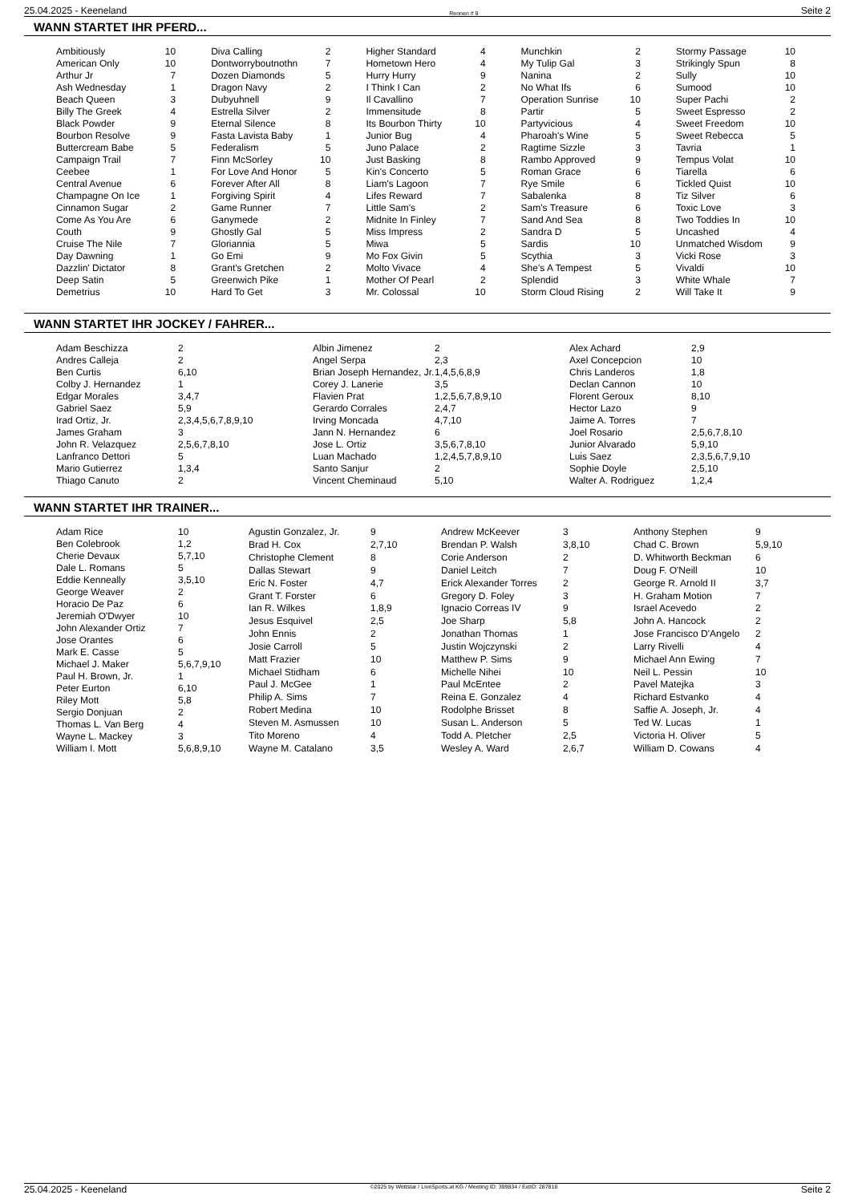25.04.2025 - Keeneland Rennen # 9 Seite 2
WANN STARTET IHR PFERD...
| Ambitiously | 10 |
| American Only | 10 |
| Arthur Jr | 7 |
| Ash Wednesday | 1 |
| Beach Queen | 3 |
| Billy The Greek | 4 |
| Black Powder | 9 |
| Bourbon Resolve | 9 |
| Buttercream Babe | 5 |
| Campaign Trail | 7 |
| Ceebee | 1 |
| Central Avenue | 6 |
| Champagne On Ice | 1 |
| Cinnamon Sugar | 2 |
| Come As You Are | 6 |
| Couth | 9 |
| Cruise The Nile | 7 |
| Day Dawning | 1 |
| Dazzlin' Dictator | 8 |
| Deep Satin | 5 |
| Demetrius | 10 |
| Diva Calling | 2 |
| Dontworryboutnothn | 7 |
| Dozen Diamonds | 5 |
| Dragon Navy | 2 |
| Dubyuhnell | 9 |
| Estrella Silver | 2 |
| Eternal Silence | 8 |
| Fasta Lavista Baby | 1 |
| Federalism | 5 |
| Finn McSorley | 10 |
| For Love And Honor | 5 |
| Forever After All | 8 |
| Forgiving Spirit | 4 |
| Game Runner | 7 |
| Ganymede | 2 |
| Ghostly Gal | 5 |
| Gloriannia | 5 |
| Go Emi | 9 |
| Grant's Gretchen | 2 |
| Greenwich Pike | 1 |
| Hard To Get | 3 |
| Higher Standard | 4 |
| Hometown Hero | 4 |
| Hurry Hurry | 9 |
| I Think I Can | 2 |
| Il Cavallino | 7 |
| Immensitude | 8 |
| Its Bourbon Thirty | 10 |
| Junior Bug | 4 |
| Juno Palace | 2 |
| Just Basking | 8 |
| Kin's Concerto | 5 |
| Liam's Lagoon | 7 |
| Lifes Reward | 7 |
| Little Sam's | 2 |
| Midnite In Finley | 7 |
| Miss Impress | 2 |
| Miwa | 5 |
| Mo Fox Givin | 5 |
| Molto Vivace | 4 |
| Mother Of Pearl | 2 |
| Mr. Colossal | 10 |
| Munchkin | 2 |
| My Tulip Gal | 3 |
| Nanina | 2 |
| No What Ifs | 6 |
| Operation Sunrise | 10 |
| Partir | 5 |
| Partyvicious | 4 |
| Pharoah's Wine | 5 |
| Ragtime Sizzle | 3 |
| Rambo Approved | 9 |
| Roman Grace | 6 |
| Rye Smile | 6 |
| Sabalenka | 8 |
| Sam's Treasure | 6 |
| Sand And Sea | 8 |
| Sandra D | 5 |
| Sardis | 10 |
| Scythia | 3 |
| She's A Tempest | 5 |
| Splendid | 3 |
| Storm Cloud Rising | 2 |
| Stormy Passage | 10 |
| Strikingly Spun | 8 |
| Sully | 10 |
| Sumood | 10 |
| Super Pachi | 2 |
| Sweet Espresso | 2 |
| Sweet Freedom | 10 |
| Sweet Rebecca | 5 |
| Tavria | 1 |
| Tempus Volat | 10 |
| Tiarella | 6 |
| Tickled Quist | 10 |
| Tiz Silver | 6 |
| Toxic Love | 3 |
| Two Toddies In | 10 |
| Uncashed | 4 |
| Unmatched Wisdom | 9 |
| Vicki Rose | 3 |
| Vivaldi | 10 |
| White Whale | 7 |
| Will Take It | 9 |
WANN STARTET IHR JOCKEY / FAHRER...
| Adam Beschizza | 2 |
| Andres Calleja | 2 |
| Ben Curtis | 6,10 |
| Colby J. Hernandez | 1 |
| Edgar Morales | 3,4,7 |
| Gabriel Saez | 5,9 |
| Irad Ortiz, Jr. | 2,3,4,5,6,7,8,9,10 |
| James Graham | 3 |
| John R. Velazquez | 2,5,6,7,8,10 |
| Lanfranco Dettori | 5 |
| Mario Gutierrez | 1,3,4 |
| Thiago Canuto | 2 |
| Albin Jimenez | 2 |
| Angel Serpa | 2,3 |
| Brian Joseph Hernandez, Jr. | 1,4,5,6,8,9 |
| Corey J. Lanerie | 3,5 |
| Flavien Prat | 1,2,5,6,7,8,9,10 |
| Gerardo Corrales | 2,4,7 |
| Irving Moncada | 4,7,10 |
| Jann N. Hernandez | 6 |
| Jose L. Ortiz | 3,5,6,7,8,10 |
| Luan Machado | 1,2,4,5,7,8,9,10 |
| Santo Sanjur | 2 |
| Vincent Cheminaud | 5,10 |
| Alex Achard | 2,9 |
| Axel Concepcion | 10 |
| Chris Landeros | 1,8 |
| Declan Cannon | 10 |
| Florent Geroux | 8,10 |
| Hector Lazo | 9 |
| Jaime A. Torres | 7 |
| Joel Rosario | 2,5,6,7,8,10 |
| Junior Alvarado | 5,9,10 |
| Luis Saez | 2,3,5,6,7,9,10 |
| Sophie Doyle | 2,5,10 |
| Walter A. Rodriguez | 1,2,4 |
WANN STARTET IHR TRAINER...
| Adam Rice | 10 |
| Ben Colebrook | 1,2 |
| Cherie Devaux | 5,7,10 |
| Dale L. Romans | 5 |
| Eddie Kenneally | 3,5,10 |
| George Weaver | 2 |
| Horacio De Paz | 6 |
| Jeremiah O'Dwyer | 10 |
| John Alexander Ortiz | 7 |
| Jose Orantes | 6 |
| Mark E. Casse | 5 |
| Michael J. Maker | 5,6,7,9,10 |
| Paul H. Brown, Jr. | 1 |
| Peter Eurton | 6,10 |
| Riley Mott | 5,8 |
| Sergio Donjuan | 2 |
| Thomas L. Van Berg | 4 |
| Wayne L. Mackey | 3 |
| William I. Mott | 5,6,8,9,10 |
| Agustin Gonzalez, Jr. | 9 |
| Brad H. Cox | 2,7,10 |
| Christophe Clement | 8 |
| Dallas Stewart | 9 |
| Eric N. Foster | 4,7 |
| Grant T. Forster | 6 |
| Ian R. Wilkes | 1,8,9 |
| Jesus Esquivel | 2,5 |
| John Ennis | 2 |
| Josie Carroll | 5 |
| Matt Frazier | 10 |
| Michael Stidham | 6 |
| Paul J. McGee | 1 |
| Philip A. Sims | 7 |
| Robert Medina | 10 |
| Steven M. Asmussen | 10 |
| Tito Moreno | 4 |
| Wayne M. Catalano | 3,5 |
| Andrew McKeever | 3 |
| Brendan P. Walsh | 3,8,10 |
| Corie Anderson | 2 |
| Daniel Leitch | 7 |
| Erick Alexander Torres | 2 |
| Gregory D. Foley | 3 |
| Ignacio Correas IV | 9 |
| Joe Sharp | 5,8 |
| Jonathan Thomas | 1 |
| Justin Wojczynski | 2 |
| Matthew P. Sims | 9 |
| Michelle Nihei | 10 |
| Paul McEntee | 2 |
| Reina E. Gonzalez | 4 |
| Rodolphe Brisset | 8 |
| Susan L. Anderson | 5 |
| Todd A. Pletcher | 2,5 |
| Wesley A. Ward | 2,6,7 |
| Anthony Stephen | 9 |
| Chad C. Brown | 5,9,10 |
| D. Whitworth Beckman | 6 |
| Doug F. O'Neill | 10 |
| George R. Arnold II | 3,7 |
| H. Graham Motion | 7 |
| Israel Acevedo | 2 |
| John A. Hancock | 2 |
| Jose Francisco D'Angelo | 2 |
| Larry Rivelli | 4 |
| Michael Ann Ewing | 7 |
| Neil L. Pessin | 10 |
| Pavel Matejka | 3 |
| Richard Estvanko | 4 |
| Saffie A. Joseph, Jr. | 4 |
| Ted W. Lucas | 1 |
| Victoria H. Oliver | 5 |
| William D. Cowans | 4 |
25.04.2025 - Keeneland ©2025 by Wettstar / LiveSports.at KG / Meeting ID: 399834 / ExtID: 287816 Seite 2